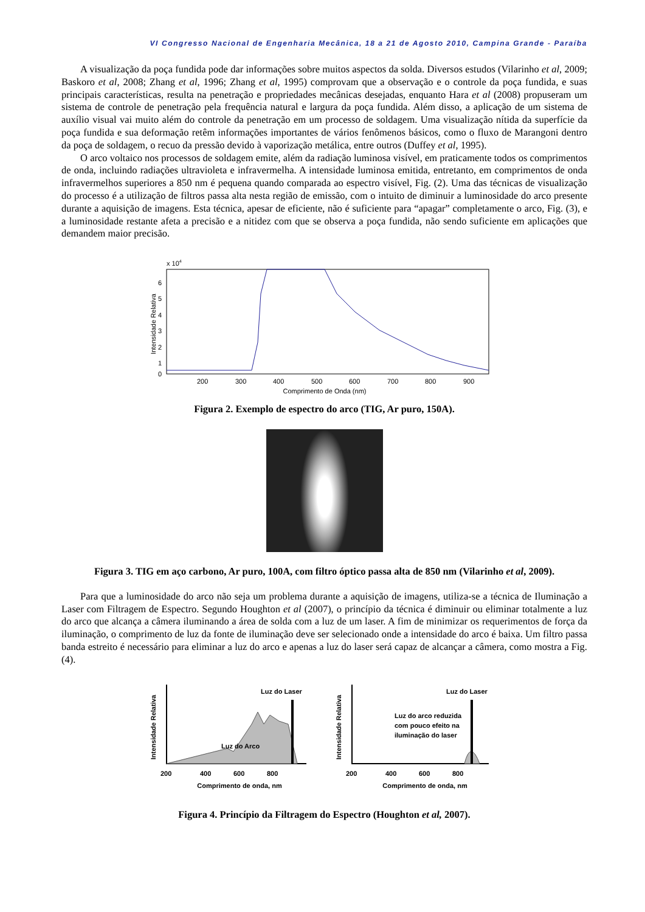VI Congresso Nacional de Engenharia Mecânica, 18 a 21 de Agosto 2010, Campina Grande - Paraíba
A visualização da poça fundida pode dar informações sobre muitos aspectos da solda. Diversos estudos (Vilarinho et al, 2009; Baskoro et al, 2008; Zhang et al, 1996; Zhang et al, 1995) comprovam que a observação e o controle da poça fundida, e suas principais características, resulta na penetração e propriedades mecânicas desejadas, enquanto Hara et al (2008) propuseram um sistema de controle de penetração pela frequência natural e largura da poça fundida. Além disso, a aplicação de um sistema de auxílio visual vai muito além do controle da penetração em um processo de soldagem. Uma visualização nítida da superfície da poça fundida e sua deformação retêm informações importantes de vários fenômenos básicos, como o fluxo de Marangoni dentro da poça de soldagem, o recuo da pressão devido à vaporização metálica, entre outros (Duffey et al, 1995).
O arco voltaico nos processos de soldagem emite, além da radiação luminosa visível, em praticamente todos os comprimentos de onda, incluindo radiações ultravioleta e infravermelha. A intensidade luminosa emitida, entretanto, em comprimentos de onda infravermelhos superiores a 850 nm é pequena quando comparada ao espectro visível, Fig. (2). Uma das técnicas de visualização do processo é a utilização de filtros passa alta nesta região de emissão, com o intuito de diminuir a luminosidade do arco presente durante a aquisição de imagens. Esta técnica, apesar de eficiente, não é suficiente para “apagar” completamente o arco, Fig. (3), e a luminosidade restante afeta a precisão e a nitidez com que se observa a poça fundida, não sendo suficiente em aplicações que demandem maior precisão.
x 104
6
5
4
3
2
1
0
200
300
400
500
600
700
800
900
Comprimento de Onda (nm)
Intensidade Relativa
Figura 2. Exemplo de espectro do arco (TIG, Ar puro, 150A).
Figura 3. TIG em aço carbono, Ar puro, 100A, com filtro óptico passa alta de 850 nm (Vilarinho et al, 2009).
Para que a luminosidade do arco não seja um problema durante a aquisição de imagens, utiliza-se a técnica de Iluminação a Laser com Filtragem de Espectro. Segundo Houghton et al (2007), o princípio da técnica é diminuir ou eliminar totalmente a luz do arco que alcança a câmera iluminando a área de solda com a luz de um laser. A fim de minimizar os requerimentos de força da iluminação, o comprimento de luz da fonte de iluminação deve ser selecionado onde a intensidade do arco é baixa. Um filtro passa banda estreito é necessário para eliminar a luz do arco e apenas a luz do laser será capaz de alcançar a câmera, como mostra a Fig. (4).
Luz do Laser
Luz do Arco
200
400
600
800
Comprimento de onda, nm
Intensidade Relativa
Luz do Laser
Luz do arco reduzida
com pouco efeito na
iluminação do laser
200
400
600
800
Comprimento de onda, nm
Intensidade Relativa
Figura 4. Princípio da Filtragem do Espectro (Houghton et al, 2007).